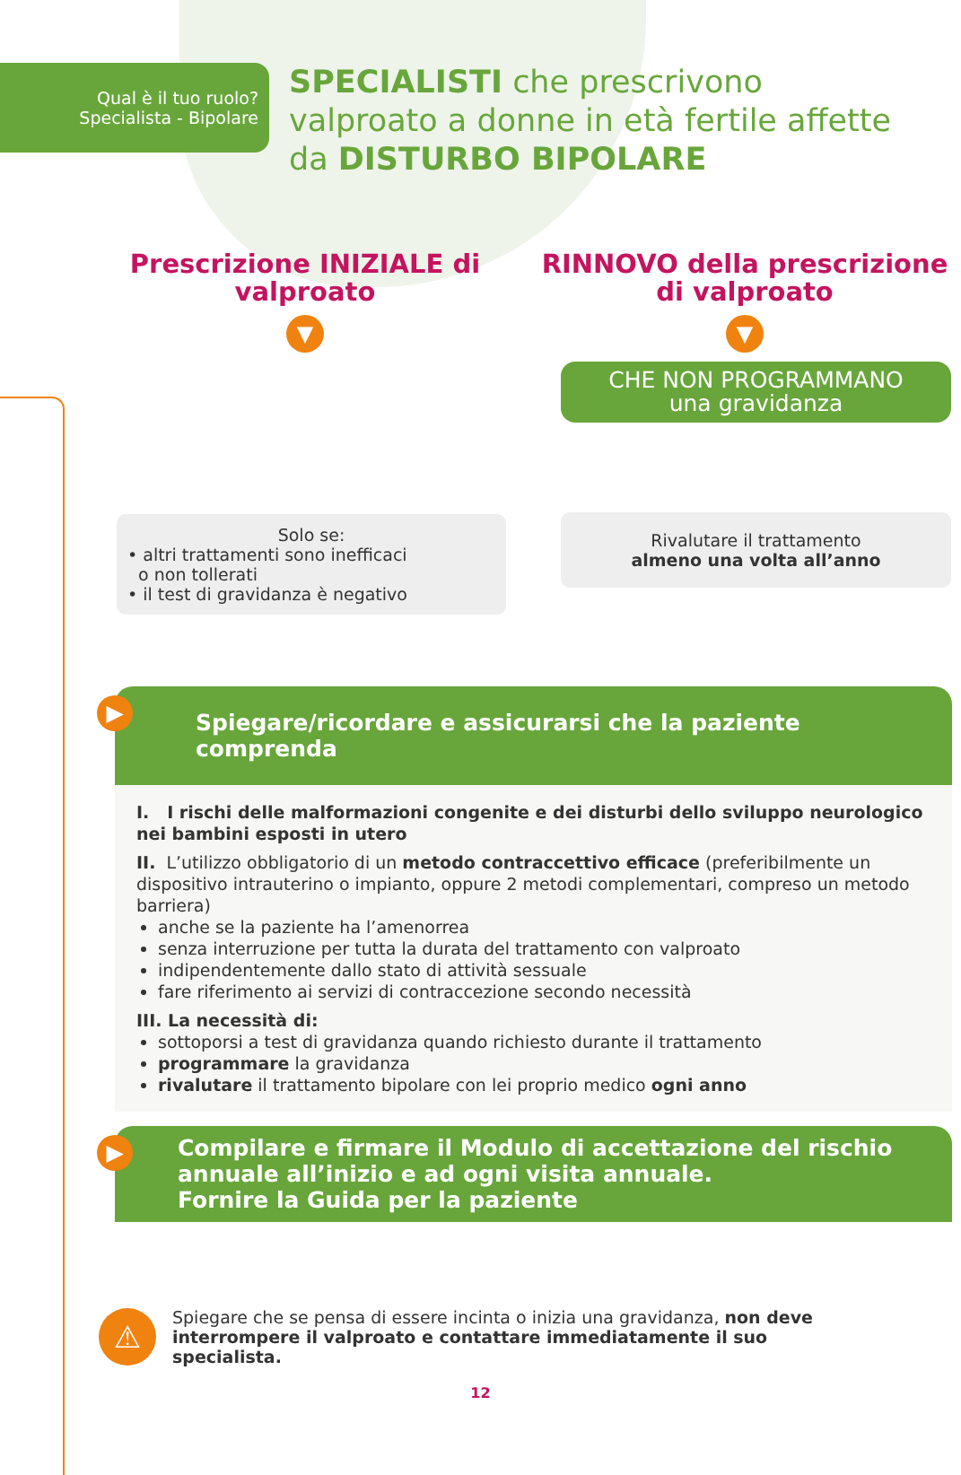Qual è il tuo ruolo?
Specialista - Bipolare
SPECIALISTI che prescrivono valproato a donne in età fertile affette da DISTURBO BIPOLARE
Prescrizione INIZIALE di valproato
▼
Solo se:
• altri trattamenti sono inefficaci
o non tollerati
• il test di gravidanza è negativo
RINNOVO della prescrizione di valproato
▼
CHE NON PROGRAMMANO
una gravidanza
Rivalutare il trattamento
almeno una volta all’anno
▶
Spiegare/ricordare e assicurarsi che la paziente comprenda
I. I rischi delle malformazioni congenite e dei disturbi dello sviluppo neurologico nei bambini esposti in utero
II. L’utilizzo obbligatorio di un metodo contraccettivo efficace (preferibilmente un dispositivo intrauterino o impianto, oppure 2 metodi complementari, compreso un metodo barriera)
anche se la paziente ha l’amenorrea
senza interruzione per tutta la durata del trattamento con valproato
indipendentemente dallo stato di attività sessuale
fare riferimento ai servizi di contraccezione secondo necessità
III. La necessità di:
sottoporsi a test di gravidanza quando richiesto durante il trattamento
programmare la gravidanza
rivalutare il trattamento bipolare con lei proprio medico ogni anno
▶ Compilare e firmare il Modulo di accettazione del rischio annuale all’inizio e ad ogni visita annuale.
Fornire la Guida per la paziente
⚠
Spiegare che se pensa di essere incinta o inizia una gravidanza, non deve interrompere il valproato e contattare immediatamente il suo specialista.
12